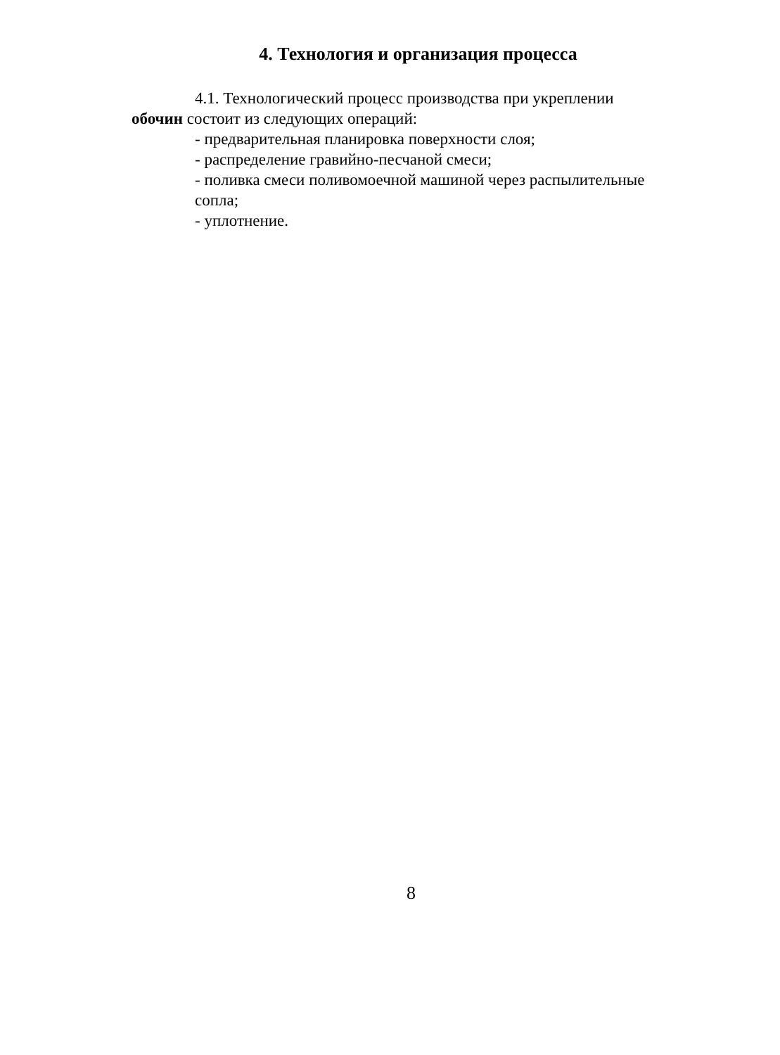4. Технология и организация процесса
4.1. Технологический процесс производства при укреплении
обочин состоит из следующих операций:
- предварительная планировка поверхности слоя;
- распределение гравийно-песчаной смеси;
- поливка смеси поливомоечной машиной через распылительные
сопла;
- уплотнение.
8